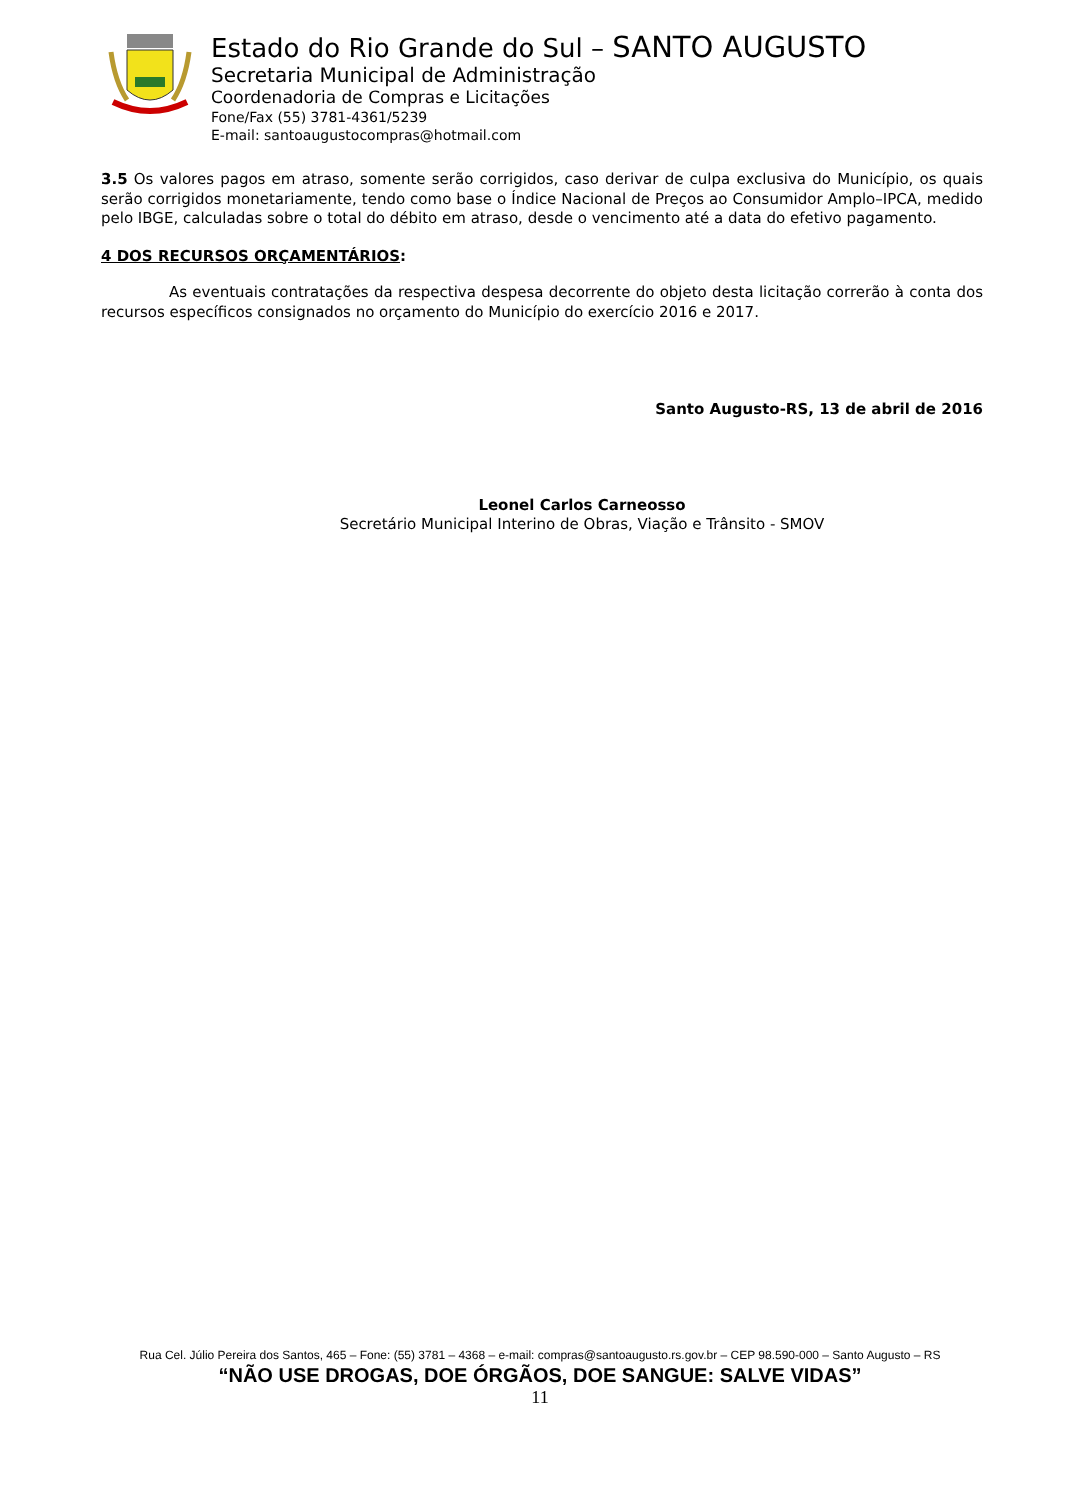Estado do Rio Grande do Sul – SANTO AUGUSTO
Secretaria Municipal de Administração
Coordenadoria de Compras e Licitações
Fone/Fax (55) 3781-4361/5239
E-mail: santoaugustocompras@hotmail.com
3.5 Os valores pagos em atraso, somente serão corrigidos, caso derivar de culpa exclusiva do Município, os quais serão corrigidos monetariamente, tendo como base o Índice Nacional de Preços ao Consumidor Amplo–IPCA, medido pelo IBGE, calculadas sobre o total do débito em atraso, desde o vencimento até a data do efetivo pagamento.
4 DOS RECURSOS ORÇAMENTÁRIOS:
As eventuais contratações da respectiva despesa decorrente do objeto desta licitação correrão à conta dos recursos específicos consignados no orçamento do Município do exercício 2016 e 2017.
Santo Augusto-RS, 13 de abril de 2016
Leonel Carlos Carneosso
Secretário Municipal Interino de Obras, Viação e Trânsito - SMOV
Rua Cel. Júlio Pereira dos Santos, 465 – Fone: (55) 3781 – 4368 – e-mail: compras@santoaugusto.rs.gov.br – CEP 98.590-000 – Santo Augusto – RS
“NÃO USE DROGAS, DOE ÓRGÃOS, DOE SANGUE: SALVE VIDAS”
11